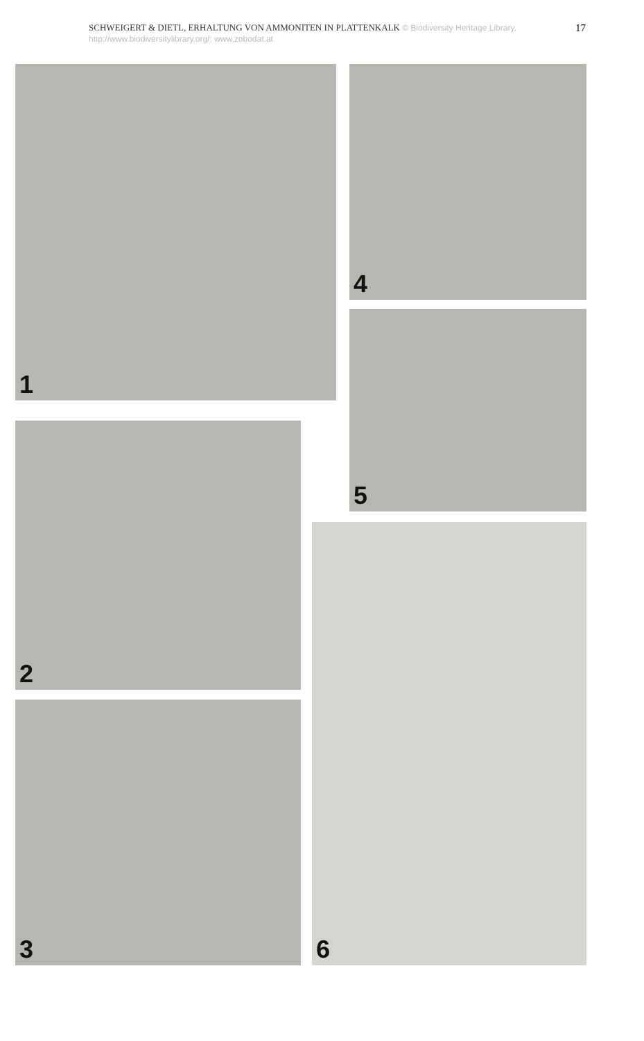SCHWEIGERT & DIETL, ERHALTUNG VON AMMONITEN IN PLATTENKALK © Biodiversity Heritage Library, http://www.biodiversitylibrary.org/; www.zobodat.at
17
1 4
5
2
3
6